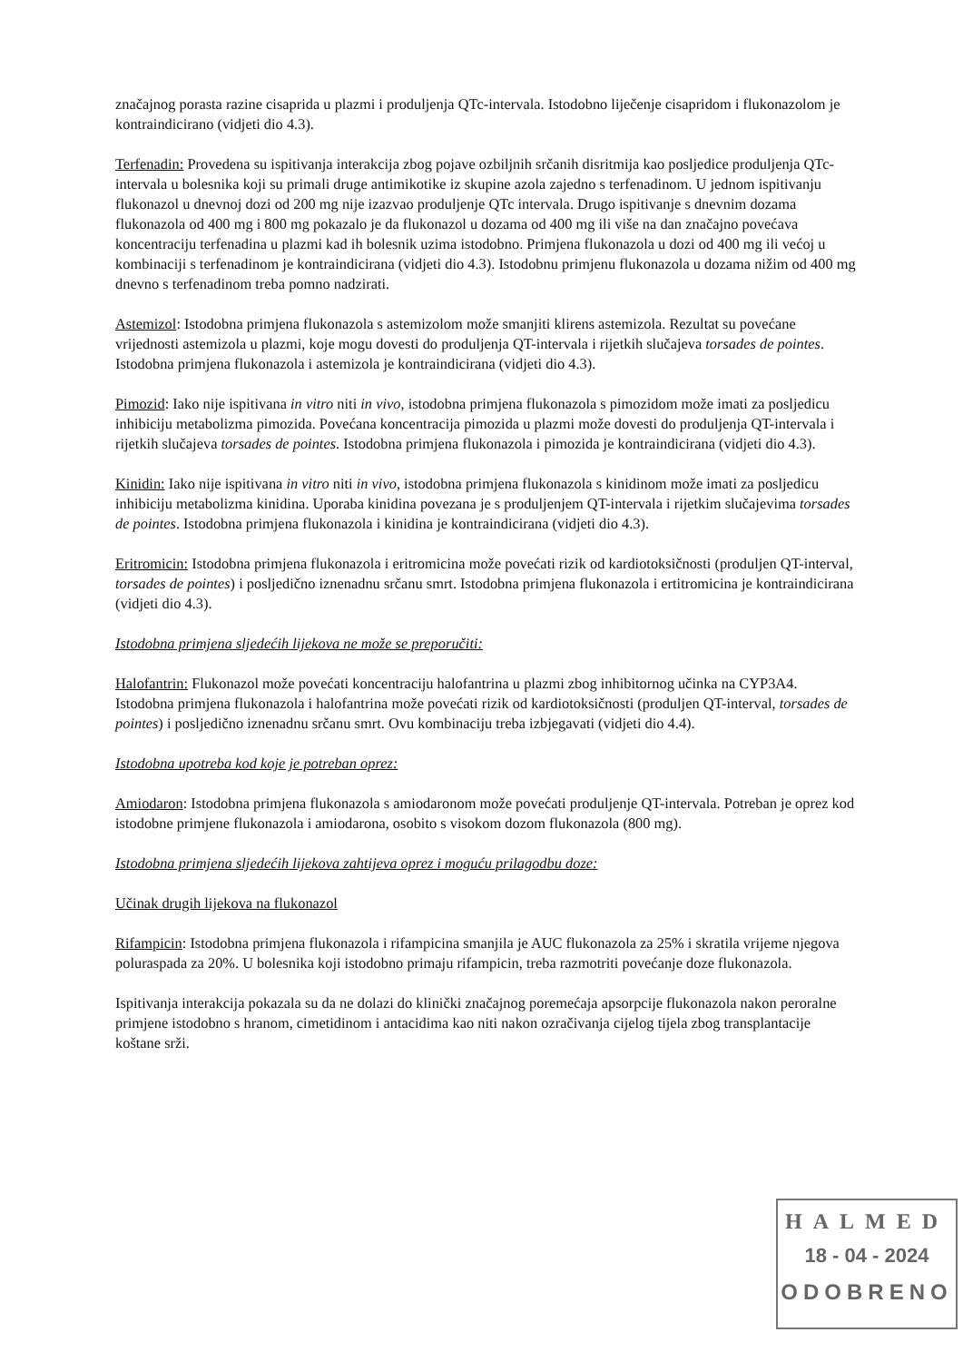značajnog porasta razine cisaprida u plazmi i produljenja QTc-intervala. Istodobno liječenje cisapridom i flukonazolom je kontraindicirano (vidjeti dio 4.3).
Terfenadin: Provedena su ispitivanja interakcija zbog pojave ozbiljnih srčanih disritmija kao posljedice produljenja QTc-intervala u bolesnika koji su primali druge antimikotike iz skupine azola zajedno s terfenadinom. U jednom ispitivanju flukonazol u dnevnoj dozi od 200 mg nije izazvao produljenje QTc intervala. Drugo ispitivanje s dnevnim dozama flukonazola od 400 mg i 800 mg pokazalo je da flukonazol u dozama od 400 mg ili više na dan značajno povećava koncentraciju terfenadina u plazmi kad ih bolesnik uzima istodobno. Primjena flukonazola u dozi od 400 mg ili većoj u kombinaciji s terfenadinom je kontraindicirana (vidjeti dio 4.3). Istodobnu primjenu flukonazola u dozama nižim od 400 mg dnevno s terfenadinom treba pomno nadzirati.
Astemizol: Istodobna primjena flukonazola s astemizolom može smanjiti klirens astemizola. Rezultat su povećane vrijednosti astemizola u plazmi, koje mogu dovesti do produljenja QT-intervala i rijetkih slučajeva torsades de pointes. Istodobna primjena flukonazola i astemizola je kontraindicirana (vidjeti dio 4.3).
Pimozid: Iako nije ispitivana in vitro niti in vivo, istodobna primjena flukonazola s pimozidom može imati za posljedicu inhibiciju metabolizma pimozida. Povećana koncentracija pimozida u plazmi može dovesti do produljenja QT-intervala i rijetkih slučajeva torsades de pointes. Istodobna primjena flukonazola i pimozida je kontraindicirana (vidjeti dio 4.3).
Kinidin: Iako nije ispitivana in vitro niti in vivo, istodobna primjena flukonazola s kinidinom može imati za posljedicu inhibiciju metabolizma kinidina. Uporaba kinidina povezana je s produljenjem QT-intervala i rijetkim slučajevima torsades de pointes. Istodobna primjena flukonazola i kinidina je kontraindicirana (vidjeti dio 4.3).
Eritromicin: Istodobna primjena flukonazola i eritromicina može povećati rizik od kardiotoksičnosti (produljen QT-interval, torsades de pointes) i posljedično iznenadnu srčanu smrt. Istodobna primjena flukonazola i ertitromicina je kontraindicirana (vidjeti dio 4.3).
Istodobna primjena sljedećih lijekova ne može se preporučiti:
Halofantrin: Flukonazol može povećati koncentraciju halofantrina u plazmi zbog inhibitornog učinka na CYP3A4. Istodobna primjena flukonazola i halofantrina može povećati rizik od kardiotoksičnosti (produljen QT-interval, torsades de pointes) i posljedično iznenadnu srčanu smrt. Ovu kombinaciju treba izbjegavati (vidjeti dio 4.4).
Istodobna upotreba kod koje je potreban oprez:
Amiodaron: Istodobna primjena flukonazola s amiodaronom može povećati produljenje QT-intervala. Potreban je oprez kod istodobne primjene flukonazola i amiodarona, osobito s visokom dozom flukonazola (800 mg).
Istodobna primjena sljedećih lijekova zahtijeva oprez i moguću prilagodbu doze:
Učinak drugih lijekova na flukonazol
Rifampicin: Istodobna primjena flukonazola i rifampicina smanjila je AUC flukonazola za 25% i skratila vrijeme njegova poluraspada za 20%. U bolesnika koji istodobno primaju rifampicin, treba razmotriti povećanje doze flukonazola.
Ispitivanja interakcija pokazala su da ne dolazi do klinički značajnog poremećaja apsorpcije flukonazola nakon peroralne primjene istodobno s hranom, cimetidinom i antacidima kao niti nakon ozračivanja cijelog tijela zbog transplantacije koštane srži.
HALMED
18 - 04 - 2024
ODOBRENO